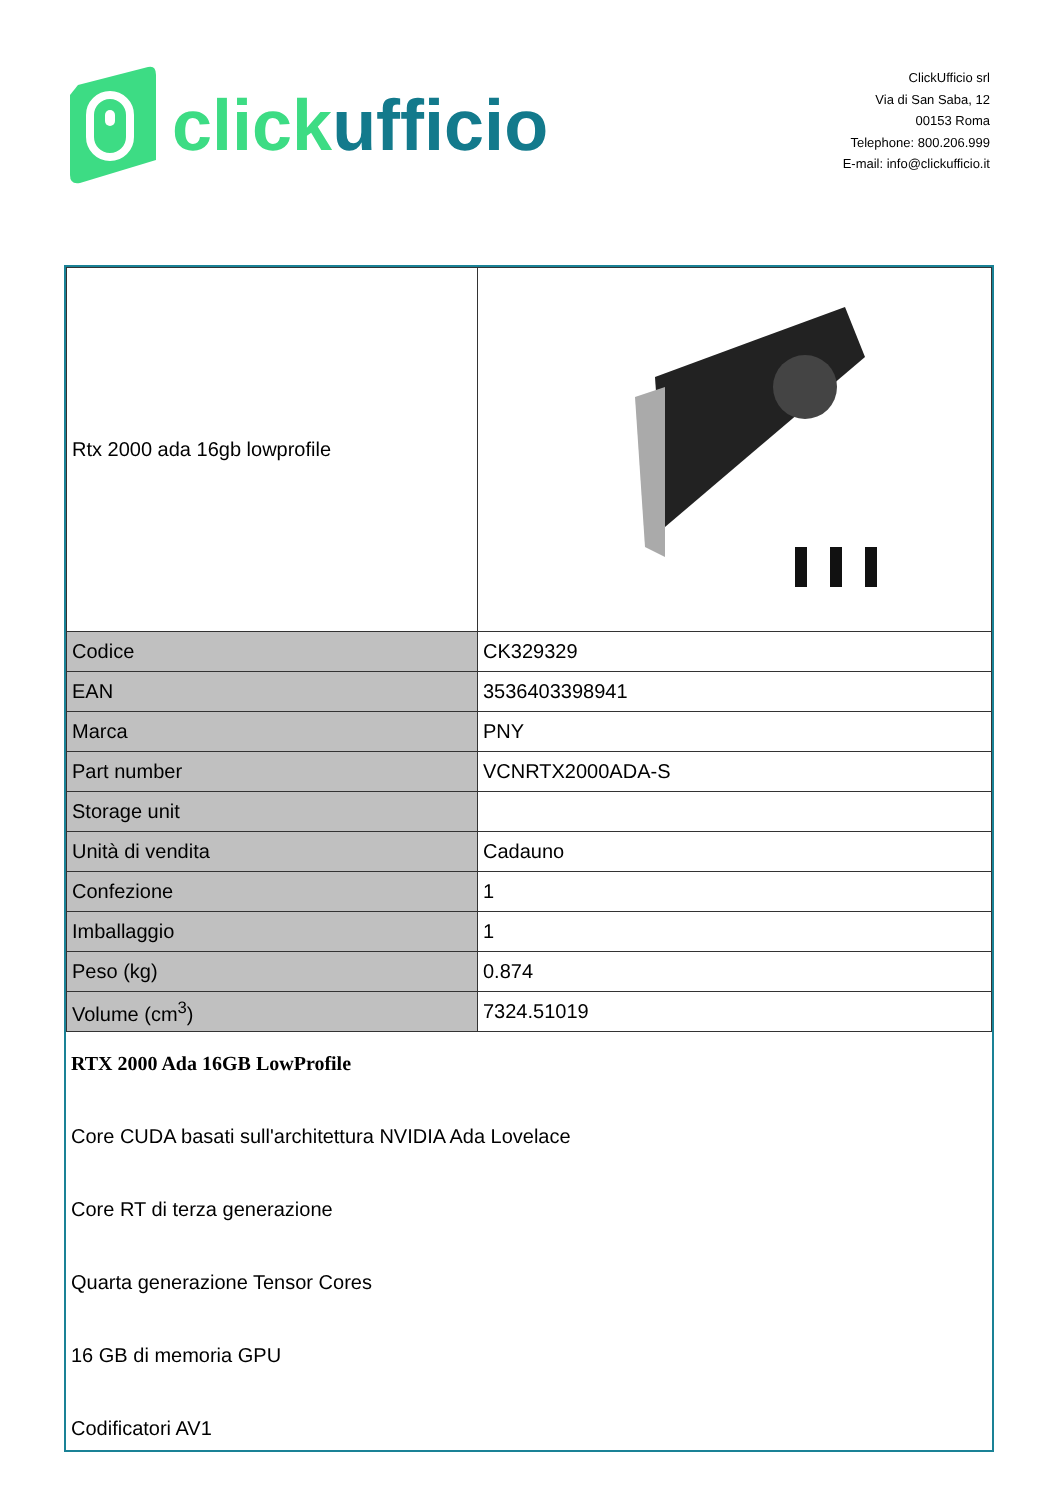click ufficio
ClickUfficio srl
Via di San Saba, 12
00153 Roma
Telephone: 800.206.999
E-mail: info@clickufficio.it
| Rtx 2000 ada 16gb lowprofile | |
| Codice | CK329329 |
| EAN | 3536403398941 |
| Marca | PNY |
| Part number | VCNRTX2000ADA-S |
| Storage unit | |
| Unità di vendita | Cadauno |
| Confezione | 1 |
| Imballaggio | 1 |
| Peso (kg) | 0.874 |
| Volume (cm<sup>3</sup>) | 7324.51019 |
RTX 2000 Ada 16GB LowProfile
Core CUDA basati sull'architettura NVIDIA Ada Lovelace
Core RT di terza generazione
Quarta generazione Tensor Cores
16 GB di memoria GPU
Codificatori AV1